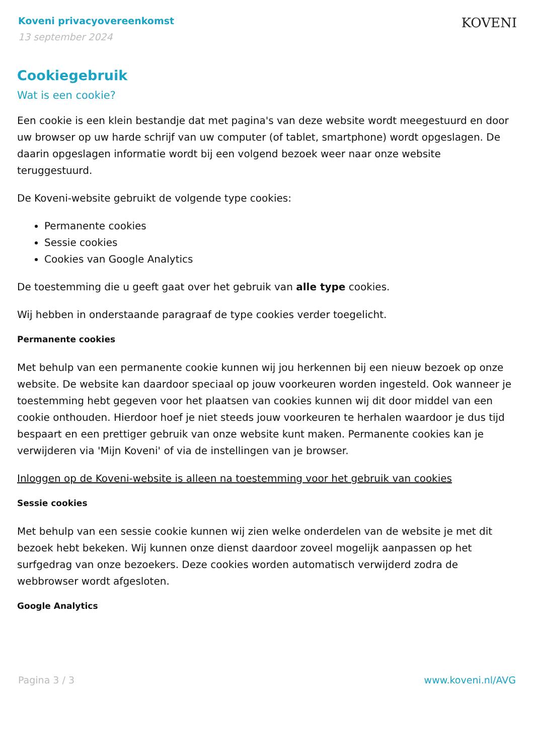Koveni privacyovereenkomst
13 september 2024
KOVENI
Cookiegebruik
Wat is een cookie?
Een cookie is een klein bestandje dat met pagina's van deze website wordt meegestuurd en door uw browser op uw harde schrijf van uw computer (of tablet, smartphone) wordt opgeslagen. De daarin opgeslagen informatie wordt bij een volgend bezoek weer naar onze website teruggestuurd.
De Koveni-website gebruikt de volgende type cookies:
Permanente cookies
Sessie cookies
Cookies van Google Analytics
De toestemming die u geeft gaat over het gebruik van alle type cookies.
Wij hebben in onderstaande paragraaf de type cookies verder toegelicht.
Permanente cookies
Met behulp van een permanente cookie kunnen wij jou herkennen bij een nieuw bezoek op onze website. De website kan daardoor speciaal op jouw voorkeuren worden ingesteld. Ook wanneer je toestemming hebt gegeven voor het plaatsen van cookies kunnen wij dit door middel van een cookie onthouden. Hierdoor hoef je niet steeds jouw voorkeuren te herhalen waardoor je dus tijd bespaart en een prettiger gebruik van onze website kunt maken. Permanente cookies kan je verwijderen via 'Mijn Koveni' of via de instellingen van je browser.
Inloggen op de Koveni-website is alleen na toestemming voor het gebruik van cookies
Sessie cookies
Met behulp van een sessie cookie kunnen wij zien welke onderdelen van de website je met dit bezoek hebt bekeken. Wij kunnen onze dienst daardoor zoveel mogelijk aanpassen op het surfgedrag van onze bezoekers. Deze cookies worden automatisch verwijderd zodra de webbrowser wordt afgesloten.
Google Analytics
Pagina 3 / 3 www.koveni.nl/AVG